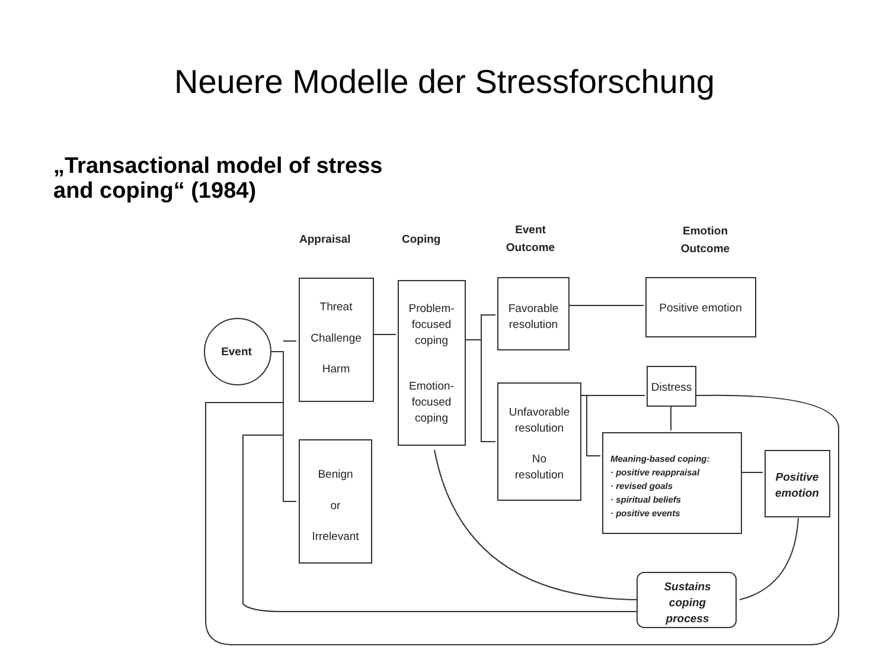Neuere Modelle der Stressforschung
„Transactional model of stress
and coping“ (1984)
Event
Appraisal
Coping
Event
Outcome
Emotion
Outcome
Threat
Challenge
Harm
Benign
or
Irrelevant
Problem-
focused
coping
Emotion-
focused
coping
Favorable
resolution
Unfavorable
resolution
No
resolution
Positive emotion
Distress
Meaning-based coping:
· positive reappraisal
· revised goals
· spiritual beliefs
· positive events
Positive
emotion
Sustains
coping
process